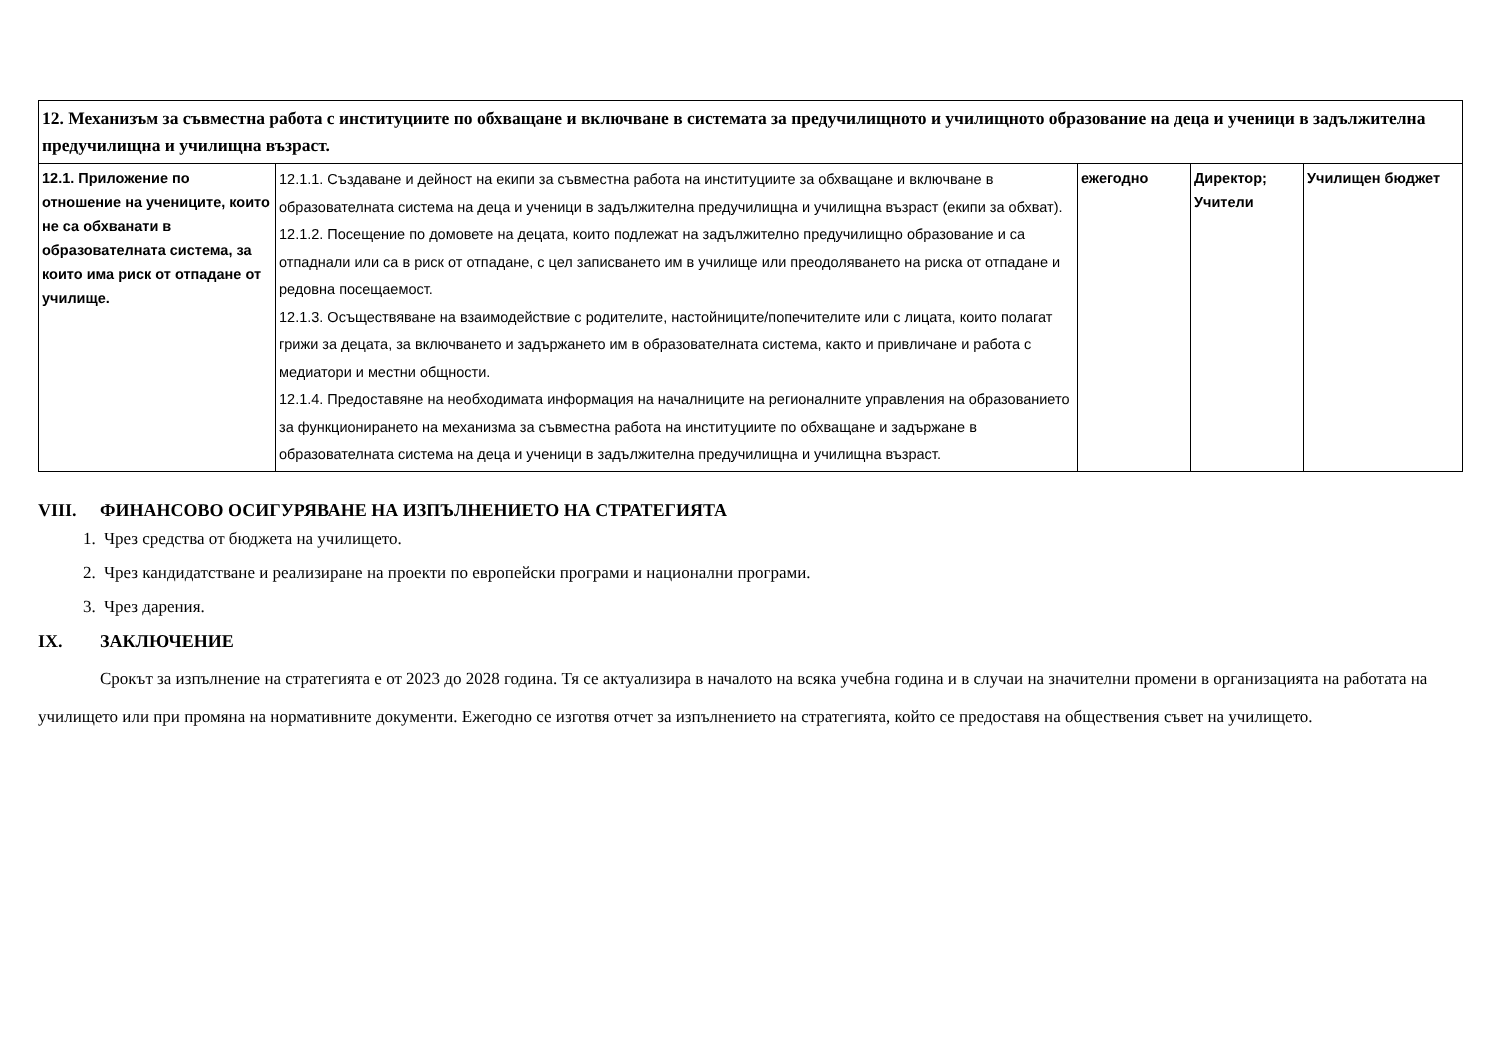| 12. Механизъм за съвместна работа с институциите по обхващане и включване в системата за предучилищното и училищното образование на деца и ученици в задължителна предучилищна и училищна възраст. | | | | |
| 12.1. Приложение по отношение на учениците, които не са обхванати в образователната система, за които има риск от отпадане от училище. | 12.1.1. Създаване и дейност на екипи за съвместна работа на институциите за обхващане и включване в образователната система на деца и ученици в задължителна предучилищна и училищна възраст (екипи за обхват). 12.1.2. Посещение по домовете на децата, които подлежат на задължително предучилищно образование и са отпаднали или са в риск от отпадане, с цел записването им в училище или преодоляването на риска от отпадане и редовна посещаемост. 12.1.3. Осъществяване на взаимодействие с родителите, настойниците/попечителите или с лицата, които полагат грижи за децата, за включването и задържането им в образователната система, както и привличане и работа с медиатори и местни общности. 12.1.4. Предоставяне на необходимата информация на началниците на регионалните управления на образованието за функционирането на механизма за съвместна работа на институциите по обхващане и задържане в образователната система на деца и ученици в задължителна предучилищна и училищна възраст. | ежегодно | Директор; Учители | Училищен бюджет |
VIII. ФИНАНСОВО ОСИГУРЯВАНЕ НА ИЗПЪЛНЕНИЕТО НА СТРАТЕГИЯТА
1. Чрез средства от бюджета на училището.
2. Чрез кандидатстване и реализиране на проекти по европейски програми и национални програми.
3. Чрез дарения.
IX. ЗАКЛЮЧЕНИЕ
Срокът за изпълнение на стратегията е от 2023 до 2028 година. Тя се актуализира в началото на всяка учебна година и в случаи на значителни промени в организацията на работата на училището или при промяна на нормативните документи. Ежегодно се изготвя отчет за изпълнението на стратегията, който се предоставя на обществения съвет на училището.